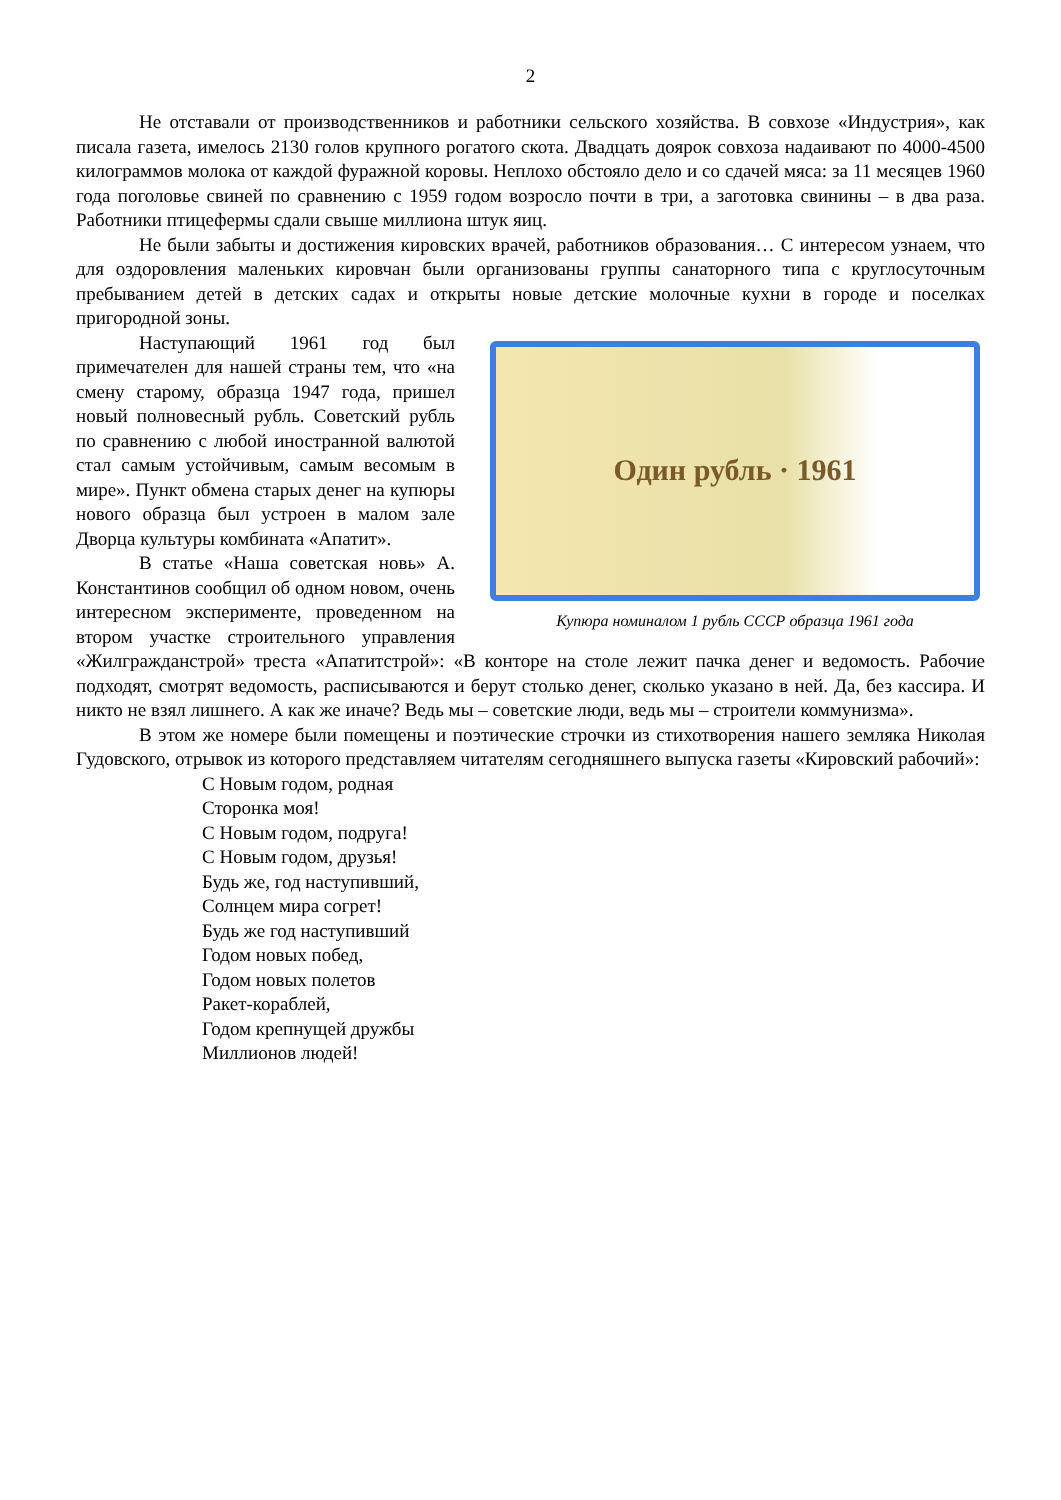2
Не отставали от производственников и работники сельского хозяйства. В совхозе «Индустрия», как писала газета, имелось 2130 голов крупного рогатого скота. Двадцать доярок совхоза надаивают по 4000-4500 килограммов молока от каждой фуражной коровы. Неплохо обстояло дело и со сдачей мяса: за 11 месяцев 1960 года поголовье свиней по сравнению с 1959 годом возросло почти в три, а заготовка свинины – в два раза. Работники птицефермы сдали свыше миллиона штук яиц.
Не были забыты и достижения кировских врачей, работников образования… С интересом узнаем, что для оздоровления маленьких кировчан были организованы группы санаторного типа с круглосуточным пребыванием детей в детских садах и открыты новые детские молочные кухни в городе и поселках пригородной зоны.
Один рубль · 1961
Купюра номиналом 1 рубль СССР образца 1961 года
Наступающий 1961 год был примечателен для нашей страны тем, что «на смену старому, образца 1947 года, пришел новый полновесный рубль. Советский рубль по сравнению с любой иностранной валютой стал самым устойчивым, самым весомым в мире». Пункт обмена старых денег на купюры нового образца был устроен в малом зале Дворца культуры комбината «Апатит».
В статье «Наша советская новь» А. Константинов сообщил об одном новом, очень интересном эксперименте, проведенном на втором участке строительного управления «Жилгражданстрой» треста «Апатитстрой»: «В конторе на столе лежит пачка денег и ведомость. Рабочие подходят, смотрят ведомость, расписываются и берут столько денег, сколько указано в ней. Да, без кассира. И никто не взял лишнего. А как же иначе? Ведь мы – советские люди, ведь мы – строители коммунизма».
В этом же номере были помещены и поэтические строчки из стихотворения нашего земляка Николая Гудовского, отрывок из которого представляем читателям сегодняшнего выпуска газеты «Кировский рабочий»:
С Новым годом, родная
Сторонка моя!
С Новым годом, подруга!
С Новым годом, друзья!
Будь же, год наступивший,
Солнцем мира согрет!
Будь же год наступивший
Годом новых побед,
Годом новых полетов
Ракет-кораблей,
Годом крепнущей дружбы
Миллионов людей!